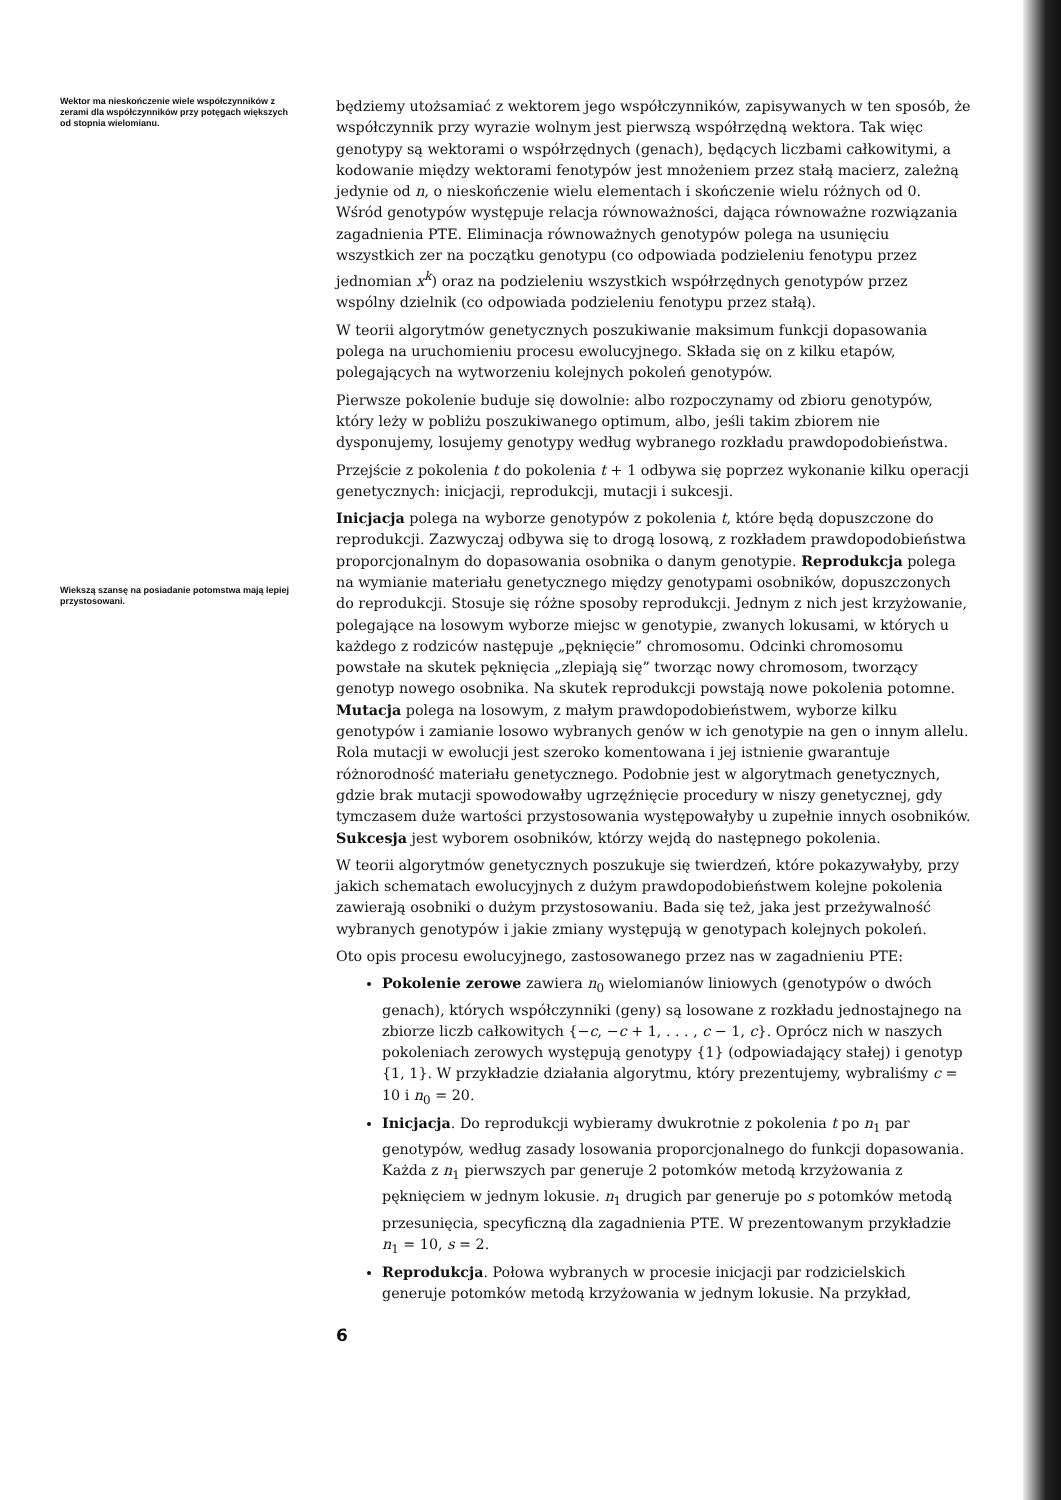Wektor ma nieskończenie wiele współczynników z zerami dla współczynników przy potęgach większych od stopnia wielomianu.
Wiekszą szansę na posiadanie potomstwa mają lepiej przystosowani.
będziemy utożsamiać z wektorem jego współczynników, zapisywanych w ten sposób, że współczynnik przy wyrazie wolnym jest pierwszą współrzędną wektora. Tak więc genotypy są wektorami o współrzędnych (genach), będących liczbami całkowitymi, a kodowanie między wektorami fenotypów jest mnożeniem przez stałą macierz, zależną jedynie od n, o nieskończenie wielu elementach i skończenie wielu różnych od 0. Wśród genotypów występuje relacja równoważności, dająca równoważne rozwiązania zagadnienia PTE. Eliminacja równoważnych genotypów polega na usunięciu wszystkich zer na początku genotypu (co odpowiada podzieleniu fenotypu przez jednomian x<sup>k</sup>) oraz na podzieleniu wszystkich współrzędnych genotypów przez wspólny dzielnik (co odpowiada podzieleniu fenotypu przez stałą).
W teorii algorytmów genetycznych poszukiwanie maksimum funkcji dopasowania polega na uruchomieniu procesu ewolucyjnego. Składa się on z kilku etapów, polegających na wytworzeniu kolejnych pokoleń genotypów.
Pierwsze pokolenie buduje się dowolnie: albo rozpoczynamy od zbioru genotypów, który leży w pobliżu poszukiwanego optimum, albo, jeśli takim zbiorem nie dysponujemy, losujemy genotypy według wybranego rozkładu prawdopodobieństwa.
Przejście z pokolenia t do pokolenia t + 1 odbywa się poprzez wykonanie kilku operacji genetycznych: inicjacji, reprodukcji, mutacji i sukcesji.
Inicjacja polega na wyborze genotypów z pokolenia t, które będą dopuszczone do reprodukcji. Zazwyczaj odbywa się to drogą losową, z rozkładem prawdopodobieństwa proporcjonalnym do dopasowania osobnika o danym genotypie. Reprodukcja polega na wymianie materiału genetycznego między genotypami osobników, dopuszczonych do reprodukcji. Stosuje się różne sposoby reprodukcji. Jednym z nich jest krzyżowanie, polegające na losowym wyborze miejsc w genotypie, zwanych lokusami, w których u każdego z rodziców następuje „pęknięcie” chromosomu. Odcinki chromosomu powstałe na skutek pęknięcia „zlepiają się” tworząc nowy chromosom, tworzący genotyp nowego osobnika. Na skutek reprodukcji powstają nowe pokolenia potomne. Mutacja polega na losowym, z małym prawdopodobieństwem, wyborze kilku genotypów i zamianie losowo wybranych genów w ich genotypie na gen o innym allelu. Rola mutacji w ewolucji jest szeroko komentowana i jej istnienie gwarantuje różnorodność materiału genetycznego. Podobnie jest w algorytmach genetycznych, gdzie brak mutacji spowodowałby ugrzęźnięcie procedury w niszy genetycznej, gdy tymczasem duże wartości przystosowania występowałyby u zupełnie innych osobników. Sukcesja jest wyborem osobników, którzy wejdą do następnego pokolenia.
W teorii algorytmów genetycznych poszukuje się twierdzeń, które pokazywałyby, przy jakich schematach ewolucyjnych z dużym prawdopodobieństwem kolejne pokolenia zawierają osobniki o dużym przystosowaniu. Bada się też, jaka jest przeżywalność wybranych genotypów i jakie zmiany występują w genotypach kolejnych pokoleń.
Oto opis procesu ewolucyjnego, zastosowanego przez nas w zagadnieniu PTE:
Pokolenie zerowe zawiera n<sub>0</sub> wielomianów liniowych (genotypów o dwóch genach), których współczynniki (geny) są losowane z rozkładu jednostajnego na zbiorze liczb całkowitych {−c, −c + 1, . . . , c − 1, c}. Oprócz nich w naszych pokoleniach zerowych występują genotypy {1} (odpowiadający stałej) i genotyp {1, 1}. W przykładzie działania algorytmu, który prezentujemy, wybraliśmy c = 10 i n<sub>0</sub> = 20.
Inicjacja. Do reprodukcji wybieramy dwukrotnie z pokolenia t po n<sub>1</sub> par genotypów, według zasady losowania proporcjonalnego do funkcji dopasowania. Każda z n<sub>1</sub> pierwszych par generuje 2 potomków metodą krzyżowania z pęknięciem w jednym lokusie. n<sub>1</sub> drugich par generuje po s potomków metodą przesunięcia, specyficzną dla zagadnienia PTE. W prezentowanym przykładzie n<sub>1</sub> = 10, s = 2.
Reprodukcja. Połowa wybranych w procesie inicjacji par rodzicielskich generuje potomków metodą krzyżowania w jednym lokusie. Na przykład,
6